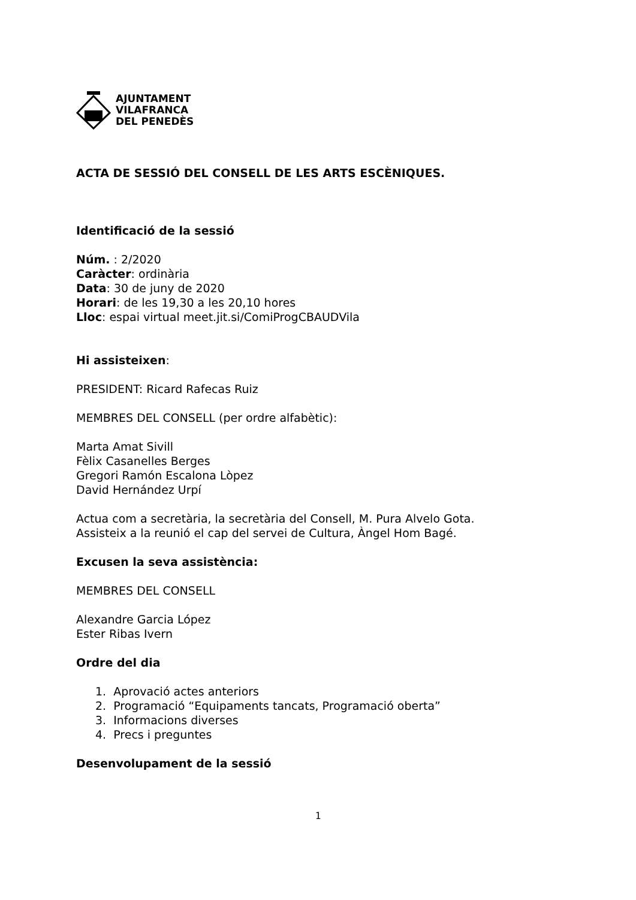AJUNTAMENT
VILAFRANCA
DEL PENEDÈS
ACTA DE SESSIÓ DEL CONSELL DE LES ARTS ESCÈNIQUES.
Identificació de la sessió
Núm. : 2/2020
Caràcter: ordinària
Data: 30 de juny de 2020
Horari: de les 19,30 a les 20,10 hores
Lloc: espai virtual meet.jit.si/ComiProgCBAUDVila
Hi assisteixen:
PRESIDENT: Ricard Rafecas Ruiz
MEMBRES DEL CONSELL (per ordre alfabètic):
Marta Amat Sivill
Fèlix Casanelles Berges
Gregori Ramón Escalona Lòpez
David Hernández Urpí
Actua com a secretària, la secretària del Consell, M. Pura Alvelo Gota.
Assisteix a la reunió el cap del servei de Cultura, Àngel Hom Bagé.
Excusen la seva assistència:
MEMBRES DEL CONSELL
Alexandre Garcia López
Ester Ribas Ivern
Ordre del dia
1. Aprovació actes anteriors
2. Programació “Equipaments tancats, Programació oberta”
3. Informacions diverses
4. Precs i preguntes
Desenvolupament de la sessió
1